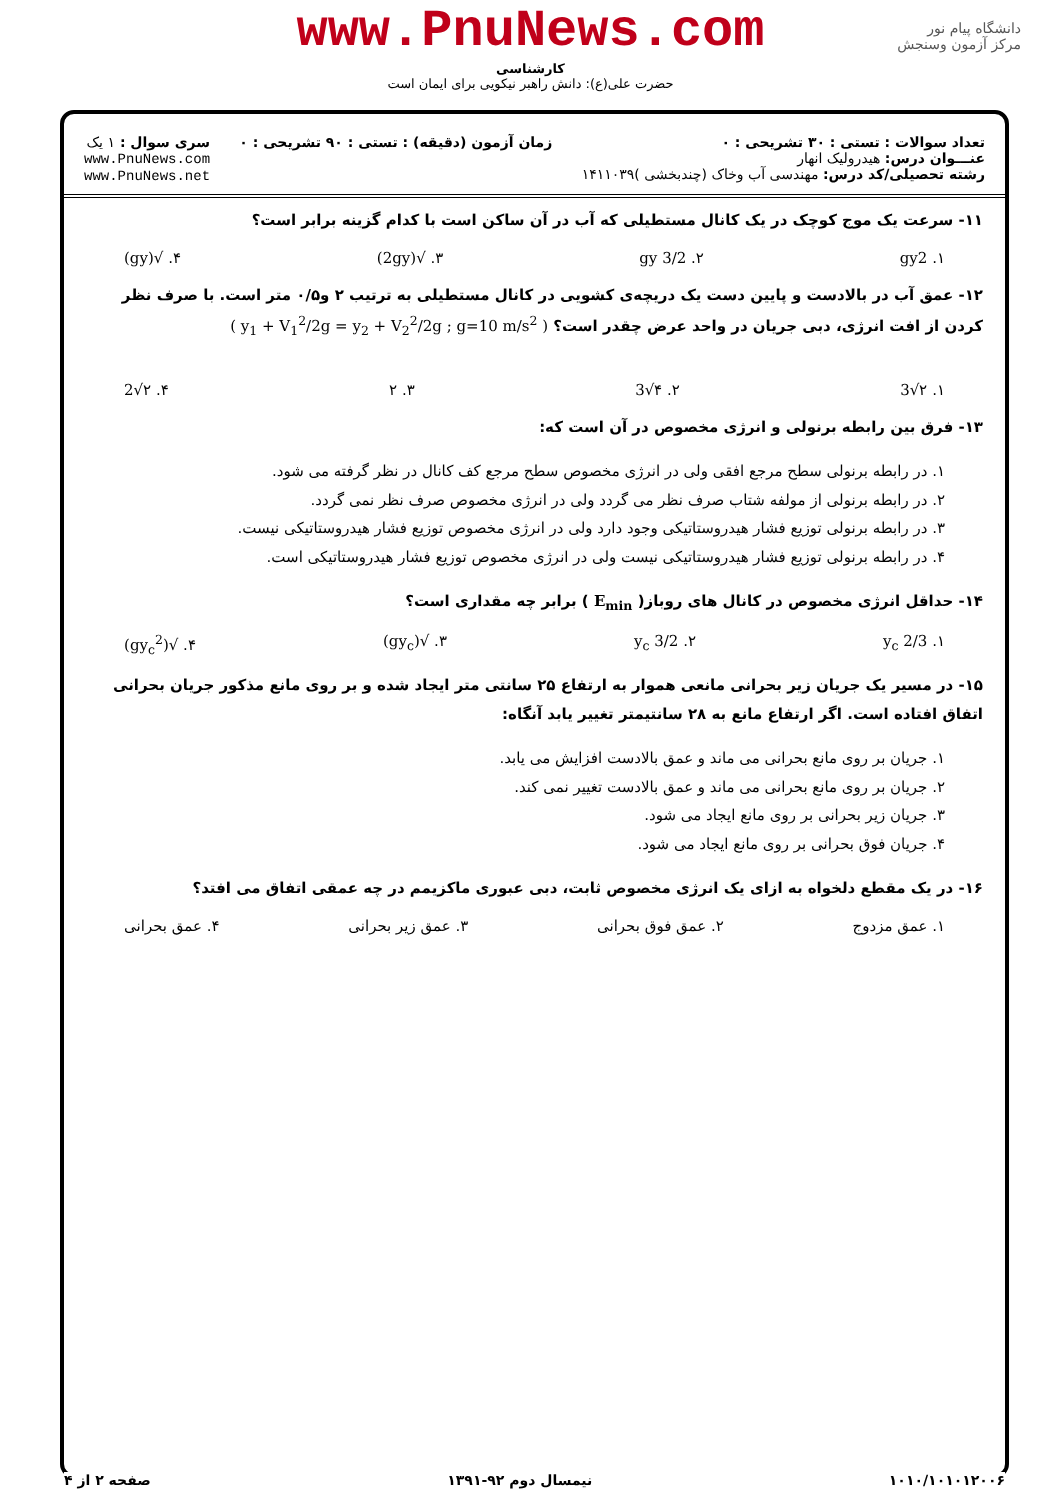دانشگاه پیام نور
مرکز آزمون وسنجش
www.PnuNews.com
کارشناسی
حضرت علی(ع): دانش راهبر نیکویی برای ایمان است
تعداد سوالات : تستی : ۳۰ تشریحی : ۰
عنـــوان درس: هیدرولیک انهار
رشته تحصیلی/کد درس: مهندسی آب وخاک (چندبخشی )۱۴۱۱۰۳۹
زمان آزمون (دقیقه) : تستی : ۹۰ تشریحی : ۰
سری سوال : ۱ یک
www.PnuNews.com
www.PnuNews.net
۱۱- سرعت یک موج کوچک در یک کانال مستطیلی که آب در آن ساکن است با کدام گزینه برابر است؟
۱. gy2 ۲. 3/2 gy ۳. √(2gy) ۴. √(gy)
۱۲- عمق آب در بالادست و پایین دست یک دریچه‌ی کشویی در کانال مستطیلی به ترتیب ۲ و۰/۵ متر است. با صرف نظر کردن از افت انرژی، دبی جریان در واحد عرض چقدر است؟ ( y<sub>1</sub> + V<sub>1</sub><sup>2</sup>/2g = y<sub>2</sub> + V<sub>2</sub><sup>2</sup>/2g ; g=10 m/s<sup>2</sup> )
۱. ۲√3 ۲. ۴√3 ۳. ۲ ۴. ۲√2
۱۳- فرق بین رابطه برنولی و انرژی مخصوص در آن است که:
۱. در رابطه برنولی سطح مرجع افقی ولی در انرژی مخصوص سطح مرجع کف کانال در نظر گرفته می شود.
۲. در رابطه برنولی از مولفه شتاب صرف نظر می گردد ولی در انرژی مخصوص صرف نظر نمی گردد.
۳. در رابطه برنولی توزیع فشار هیدروستاتیکی وجود دارد ولی در انرژی مخصوص توزیع فشار هیدروستاتیکی نیست.
۴. در رابطه برنولی توزیع فشار هیدروستاتیکی نیست ولی در انرژی مخصوص توزیع فشار هیدروستاتیکی است.
۱۴- حداقل انرژی مخصوص در کانال های روباز( E<sub>min</sub> ) برابر چه مقداری است؟
۱. 2/3 y<sub>c</sub> ۲. 3/2 y<sub>c</sub> ۳. √(gy<sub>c</sub>) ۴. √(gy<sub>c</sub><sup>2</sup>)
۱۵- در مسیر یک جریان زیر بحرانی مانعی هموار به ارتفاع ۲۵ سانتی متر ایجاد شده و بر روی مانع مذکور جریان بحرانی اتفاق افتاده است. اگر ارتفاع مانع به ۲۸ سانتیمتر تغییر یابد آنگاه:
۱. جریان بر روی مانع بحرانی می ماند و عمق بالادست افزایش می یابد.
۲. جریان بر روی مانع بحرانی می ماند و عمق بالادست تغییر نمی کند.
۳. جریان زیر بحرانی بر روی مانع ایجاد می شود.
۴. جریان فوق بحرانی بر روی مانع ایجاد می شود.
۱۶- در یک مقطع دلخواه به ازای یک انرژی مخصوص ثابت، دبی عبوری ماکزیمم در چه عمقی اتفاق می افتد؟
۱. عمق مزدوج ۲. عمق فوق بحرانی ۳. عمق زیر بحرانی ۴. عمق بحرانی
۱۰۱۰/۱۰۱۰۱۲۰۰۶ نیمسال دوم ۹۲-۱۳۹۱ صفحه ۲ از ۴